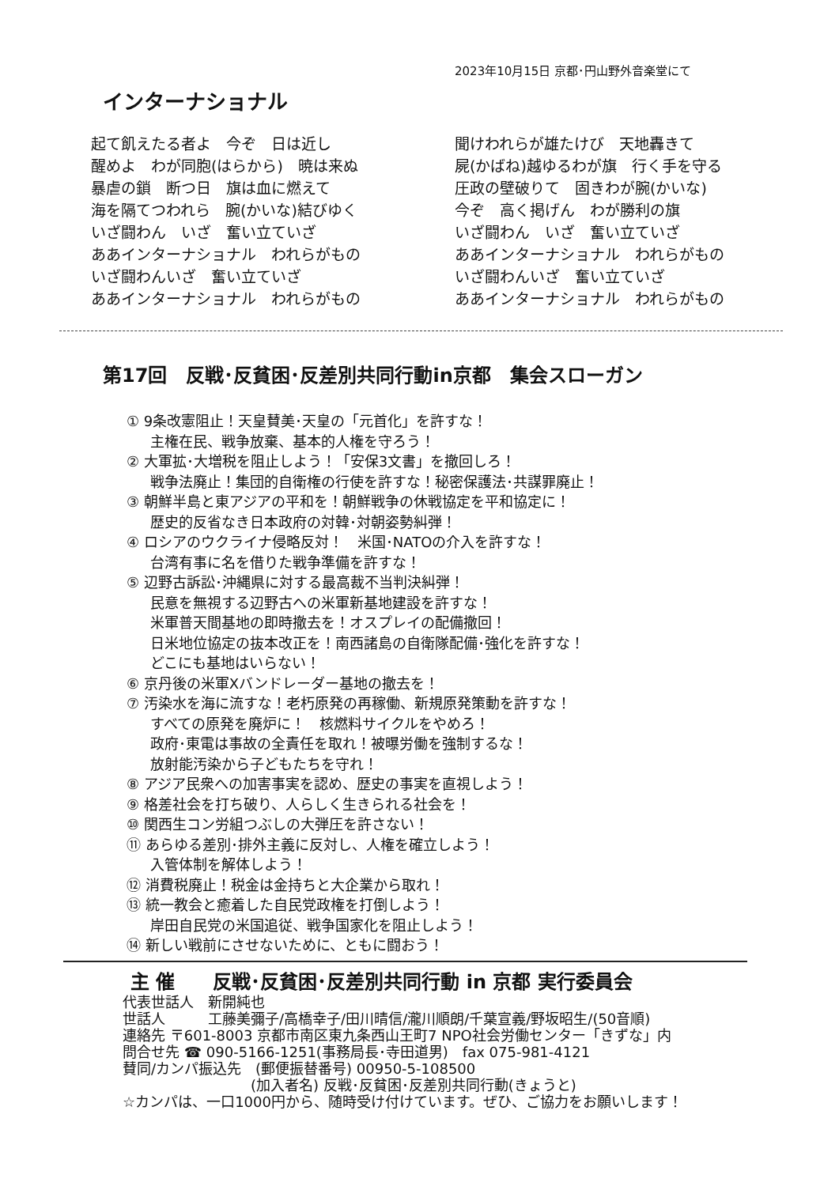2023年10月15日 京都･円山野外音楽堂にて
インターナショナル
起て飢えたる者よ　今ぞ　日は近し
醒めよ　わが同胞(はらから)　暁は来ぬ
暴虐の鎖　断つ日　旗は血に燃えて
海を隔てつわれら　腕(かいな)結びゆく
いざ闘わん　いざ　奮い立ていざ
ああインターナショナル　われらがもの
いざ闘わんいざ　奮い立ていざ
ああインターナショナル　われらがもの
聞けわれらが雄たけび　天地轟きて
屍(かばね)越ゆるわが旗　行く手を守る
圧政の壁破りて　固きわが腕(かいな)
今ぞ　高く掲げん　わが勝利の旗
いざ闘わん　いざ　奮い立ていざ
ああインターナショナル　われらがもの
いざ闘わんいざ　奮い立ていざ
ああインターナショナル　われらがもの
第17回　反戦･反貧困･反差別共同行動in京都　集会スローガン
① 9条改憲阻止！天皇賛美･天皇の「元首化」を許すな！
主権在民、戦争放棄、基本的人権を守ろう！
② 大軍拡･大増税を阻止しよう！「安保3文書」を撤回しろ！
戦争法廃止！集団的自衛権の行使を許すな！秘密保護法･共謀罪廃止！
③ 朝鮮半島と東アジアの平和を！朝鮮戦争の休戦協定を平和協定に！
歴史的反省なき日本政府の対韓･対朝姿勢糾弾！
④ ロシアのウクライナ侵略反対！　米国･NATOの介入を許すな！
台湾有事に名を借りた戦争準備を許すな！
⑤ 辺野古訴訟･沖縄県に対する最高裁不当判決糾弾！
民意を無視する辺野古への米軍新基地建設を許すな！
米軍普天間基地の即時撤去を！オスプレイの配備撤回！
日米地位協定の抜本改正を！南西諸島の自衛隊配備･強化を許すな！
どこにも基地はいらない！
⑥ 京丹後の米軍Xバンドレーダー基地の撤去を！
⑦ 汚染水を海に流すな！老朽原発の再稼働、新規原発策動を許すな！
すべての原発を廃炉に！　核燃料サイクルをやめろ！
政府･東電は事故の全責任を取れ！被曝労働を強制するな！
放射能汚染から子どもたちを守れ！
⑧ アジア民衆への加害事実を認め、歴史の事実を直視しよう！
⑨ 格差社会を打ち破り、人らしく生きられる社会を！
⑩ 関西生コン労組つぶしの大弾圧を許さない！
⑪ あらゆる差別･排外主義に反対し、人権を確立しよう！
入管体制を解体しよう！
⑫ 消費税廃止！税金は金持ちと大企業から取れ！
⑬ 統一教会と癒着した自民党政権を打倒しよう！
岸田自民党の米国追従、戦争国家化を阻止しよう！
⑭ 新しい戦前にさせないために、ともに闘おう！
主 催　　反戦･反貧困･反差別共同行動 in 京都 実行委員会
代表世話人　新開純也
世話人　　　工藤美彌子/高橋幸子/田川晴信/瀧川順朗/千葉宣義/野坂昭生/(50音順)
連絡先 〒601-8003 京都市南区東九条西山王町7 NPO社会労働センター「きずな」内
問合せ先 ☎ 090-5166-1251(事務局長･寺田道男)　fax 075-981-4121
賛同/カンパ振込先　(郵便振替番号) 00950-5-108500
　　　　　　　　　(加入者名) 反戦･反貧困･反差別共同行動(きょうと)
☆カンパは、一口1000円から、随時受け付けています。ぜひ、ご協力をお願いします！